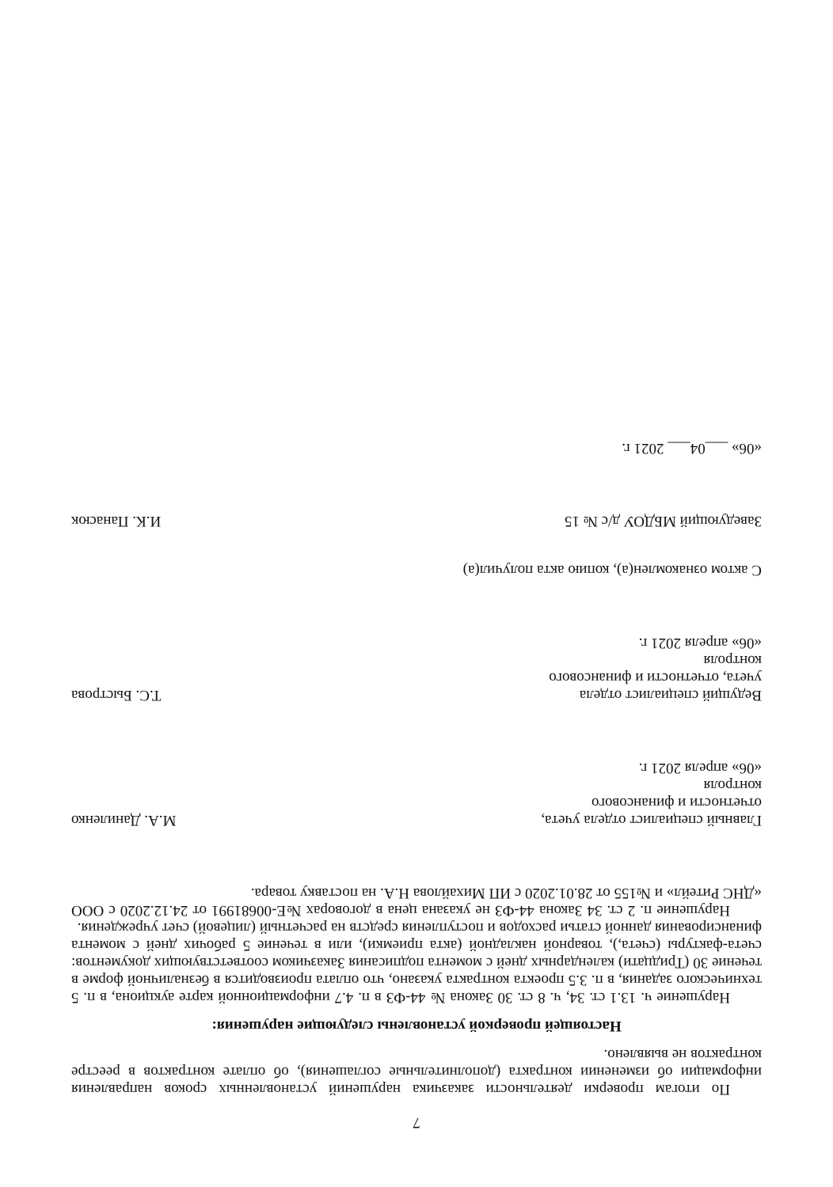7
По итогам проверки деятельности заказчика нарушений установленных сроков направления информации об изменении контракта (дополнительные соглашения), об оплате контрактов в реестре контрактов не выявлено.
Настоящей проверкой установлены следующие нарушения:
Нарушение ч. 13.1 ст. 34, ч. 8 ст. 30 Закона № 44-ФЗ в п. 4.7 информационной карте аукциона, в п. 5 технического задания, в п. 3.5 проекта контракта указано, что оплата производится в безналичной форме в течение 30 (Тридцати) календарных дней с момента подписания Заказчиком соответствующих документов: счета-фактуры (счета,), товарной накладной (акта приемки), или в течение 5 рабочих дней с момента финансирования данной статьи расходов и поступления средств на расчетный (лицевой) счет учреждения.
Нарушение п. 2 ст. 34 Закона 44-ФЗ не указана цена в договорах №Е-00681991 от 24.12.2020 с ООО «ДНС Ритейл» и №155 от 28.01.2020 с ИП Михайлова Н.А. на поставку товара.
Главный специалист отдела учета, отчетности и финансового контроля
«06» апреля 2021 г.
М.А. Даниленко
Ведущий специалист отдела учета, отчетности и финансового контроля
«06» апреля 2021 г.
Т.С. Быстрова
С актом ознакомлен(а), копию акта получил(а)
Заведующий МБДОУ д/с № 15
И.К. Панасюк
«06» ___04___ 2021 г.